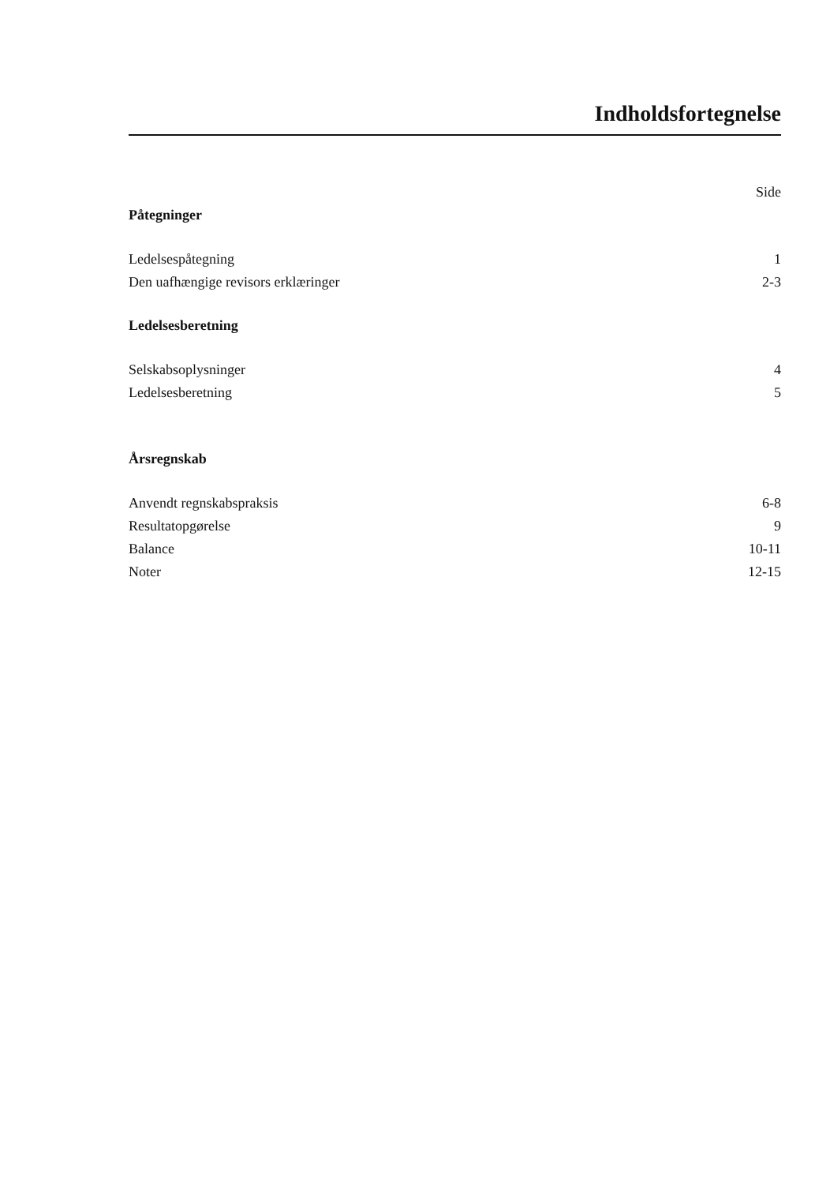Indholdsfortegnelse
Side
Påtegninger
Ledelsespåtegning 1
Den uafhængige revisors erklæringer 2-3
Ledelsesberetning
Selskabsoplysninger 4
Ledelsesberetning 5
Årsregnskab
Anvendt regnskabspraksis 6-8
Resultatopgørelse 9
Balance 10-11
Noter 12-15